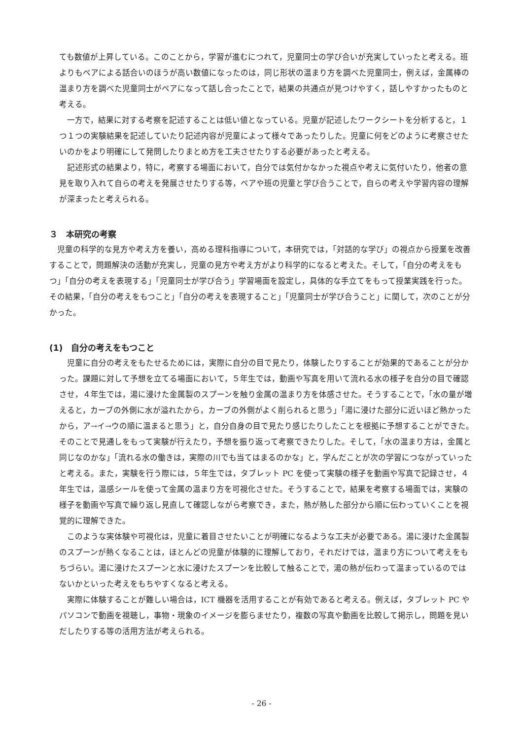ても数値が上昇している。このことから，学習が進むにつれて，児童同士の学び合いが充実していったと考える。班よりもペアによる話合いのほうが高い数値になったのは，同じ形状の温まり方を調べた児童同士，例えば，金属棒の温まり方を調べた児童同士がペアになって話し合ったことで，結果の共通点が見つけやすく，話しやすかったものと考える。
一方で，結果に対する考察を記述することは低い値となっている。児童が記述したワークシートを分析すると，１つ１つの実験結果を記述していたり記述内容が児童によって様々であったりした。児童に何をどのように考察させたいのかをより明確にして発問したりまとめ方を工夫させたりする必要があったと考える。
記述形式の結果より，特に，考察する場面において，自分では気付かなかった視点や考えに気付いたり，他者の意見を取り入れて自らの考えを発展させたりする等，ペアや班の児童と学び合うことで，自らの考えや学習内容の理解が深まったと考えられる。
３　本研究の考察
児童の科学的な見方や考え方を養い，高める理科指導について，本研究では，「対話的な学び」の視点から授業を改善することで，問題解決の活動が充実し，児童の見方や考え方がより科学的になると考えた。そして，「自分の考えをもつ」「自分の考えを表現する」「児童同士が学び合う」学習場面を設定し，具体的な手立てをもって授業実践を行った。その結果，「自分の考えをもつこと」「自分の考えを表現すること」「児童同士が学び合うこと」に関して，次のことが分かった。
(1)　自分の考えをもつこと
児童に自分の考えをもたせるためには，実際に自分の目で見たり，体験したりすることが効果的であることが分かった。課題に対して予想を立てる場面において，５年生では，動画や写真を用いて流れる水の様子を自分の目で確認させ，４年生では，湯に浸けた金属製のスプーンを触り金属の温まり方を体感させた。そうすることで，「水の量が増えると，カーブの外側に水が溢れたから，カーブの外側がよく削られると思う」「湯に浸けた部分に近いほど熱かったから，ア→イ→ウの順に温まると思う」と，自分自身の目で見たり感じたりしたことを根拠に予想することができた。そのことで見通しをもって実験が行えたり，予想を振り返って考察できたりした。そして，「水の温まり方は，金属と同じなのかな」「流れる水の働きは，実際の川でも当てはまるのかな」と，学んだことが次の学習につながっていったと考える。また，実験を行う際には，５年生では，タブレット PC を使って実験の様子を動画や写真で記録させ，４年生では，温感シールを使って金属の温まり方を可視化させた。そうすることで，結果を考察する場面では，実験の様子を動画や写真で繰り返し見直して確認しながら考察でき，また，熱が熱した部分から順に伝わっていくことを視覚的に理解できた。
このような実体験や可視化は，児童に着目させたいことが明確になるような工夫が必要である。湯に浸けた金属製のスプーンが熱くなることは，ほとんどの児童が体験的に理解しており，それだけでは，温まり方について考えをもちづらい。湯に浸けたスプーンと水に浸けたスプーンを比較して触ることで，湯の熱が伝わって温まっているのではないかといった考えをもちやすくなると考える。
実際に体験することが難しい場合は，ICT 機器を活用することが有効であると考える。例えば，タブレット PC やパソコンで動画を視聴し，事物・現象のイメージを膨らませたり，複数の写真や動画を比較して掲示し，問題を見いだしたりする等の活用方法が考えられる。
- 26 -